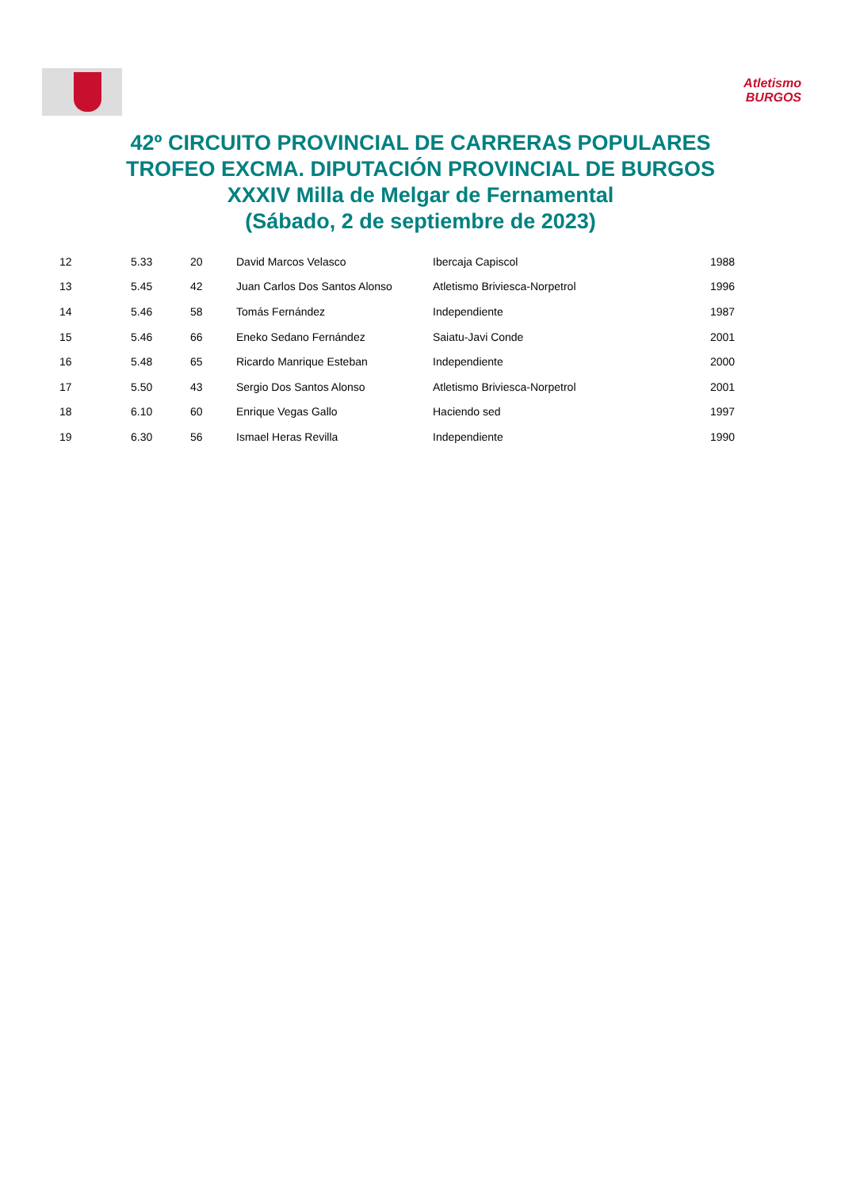Atletismo
BURGOS
42º CIRCUITO PROVINCIAL DE CARRERAS POPULARES
TROFEO EXCMA. DIPUTACIÓN PROVINCIAL DE BURGOS
XXXIV Milla de Melgar de Fernamental
(Sábado, 2 de septiembre de 2023)
| 12 | 5.33 | 20 | David Marcos Velasco | Ibercaja Capiscol | 1988 |
| 13 | 5.45 | 42 | Juan Carlos Dos Santos Alonso | Atletismo Briviesca-Norpetrol | 1996 |
| 14 | 5.46 | 58 | Tomás Fernández | Independiente | 1987 |
| 15 | 5.46 | 66 | Eneko Sedano Fernández | Saiatu-Javi Conde | 2001 |
| 16 | 5.48 | 65 | Ricardo Manrique Esteban | Independiente | 2000 |
| 17 | 5.50 | 43 | Sergio Dos Santos Alonso | Atletismo Briviesca-Norpetrol | 2001 |
| 18 | 6.10 | 60 | Enrique Vegas Gallo | Haciendo sed | 1997 |
| 19 | 6.30 | 56 | Ismael Heras Revilla | Independiente | 1990 |